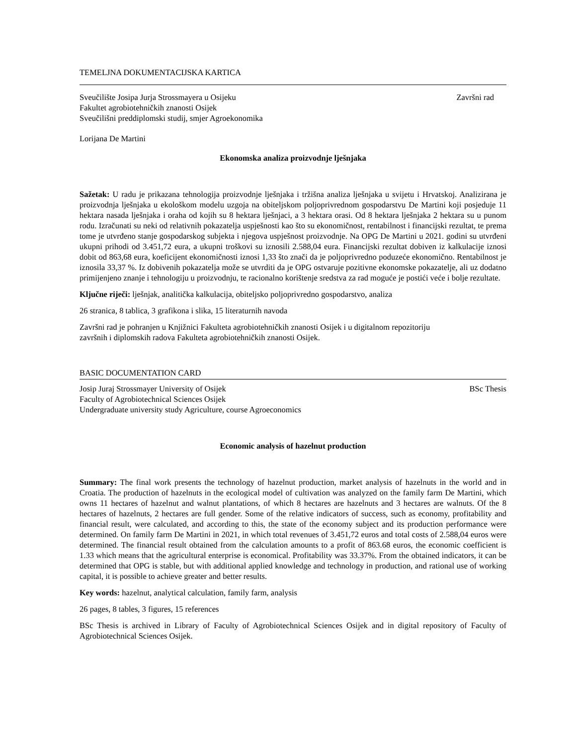TEMELJNA DOKUMENTACIJSKA KARTICA
Sveučilište Josipa Jurja Strossmayera u Osijeku Završni rad
Fakultet agrobiotehničkih znanosti Osijek
Sveučilišni preddiplomski studij, smjer Agroekonomika
Lorijana De Martini
Ekonomska analiza proizvodnje lješnjaka
Sažetak: U radu je prikazana tehnologija proizvodnje lješnjaka i tržišna analiza lješnjaka u svijetu i Hrvatskoj. Analizirana je proizvodnja lješnjaka u ekološkom modelu uzgoja na obiteljskom poljoprivrednom gospodarstvu De Martini koji posjeduje 11 hektara nasada lješnjaka i oraha od kojih su 8 hektara lješnjaci, a 3 hektara orasi. Od 8 hektara lješnjaka 2 hektara su u punom rodu. Izračunati su neki od relativnih pokazatelja uspješnosti kao što su ekonomičnost, rentabilnost i financijski rezultat, te prema tome je utvrđeno stanje gospodarskog subjekta i njegova uspješnost proizvodnje. Na OPG De Martini u 2021. godini su utvrđeni ukupni prihodi od 3.451,72 eura, a ukupni troškovi su iznosili 2.588,04 eura. Financijski rezultat dobiven iz kalkulacije iznosi dobit od 863,68 eura, koeficijent ekonomičnosti iznosi 1,33 što znači da je poljoprivredno poduzeće ekonomično. Rentabilnost je iznosila 33,37 %. Iz dobivenih pokazatelja može se utvrditi da je OPG ostvaruje pozitivne ekonomske pokazatelje, ali uz dodatno primijenjeno znanje i tehnologiju u proizvodnju, te racionalno korištenje sredstva za rad moguće je postići veće i bolje rezultate.
Ključne riječi: lješnjak, analitička kalkulacija, obiteljsko poljoprivredno gospodarstvo, analiza
26 stranica, 8 tablica, 3 grafikona i slika, 15 literaturnih navoda
Završni rad je pohranjen u Knjižnici Fakulteta agrobiotehničkih znanosti Osijek i u digitalnom repozitoriju
završnih i diplomskih radova Fakulteta agrobiotehničkih znanosti Osijek.
BASIC DOCUMENTATION CARD
Josip Juraj Strossmayer University of Osijek BSc Thesis
Faculty of Agrobiotechnical Sciences Osijek
Undergraduate university study Agriculture, course Agroeconomics
Economic analysis of hazelnut production
Summary: The final work presents the technology of hazelnut production, market analysis of hazelnuts in the world and in Croatia. The production of hazelnuts in the ecological model of cultivation was analyzed on the family farm De Martini, which owns 11 hectares of hazelnut and walnut plantations, of which 8 hectares are hazelnuts and 3 hectares are walnuts. Of the 8 hectares of hazelnuts, 2 hectares are full gender. Some of the relative indicators of success, such as economy, profitability and financial result, were calculated, and according to this, the state of the economy subject and its production performance were determined. On family farm De Martini in 2021, in which total revenues of 3.451,72 euros and total costs of 2.588,04 euros were determined. The financial result obtained from the calculation amounts to a profit of 863.68 euros, the economic coefficient is 1.33 which means that the agricultural enterprise is economical. Profitability was 33.37%. From the obtained indicators, it can be determined that OPG is stable, but with additional applied knowledge and technology in production, and rational use of working capital, it is possible to achieve greater and better results.
Key words: hazelnut, analytical calculation, family farm, analysis
26 pages, 8 tables, 3 figures, 15 references
BSc Thesis is archived in Library of Faculty of Agrobiotechnical Sciences Osijek and in digital repository of Faculty of Agrobiotechnical Sciences Osijek.